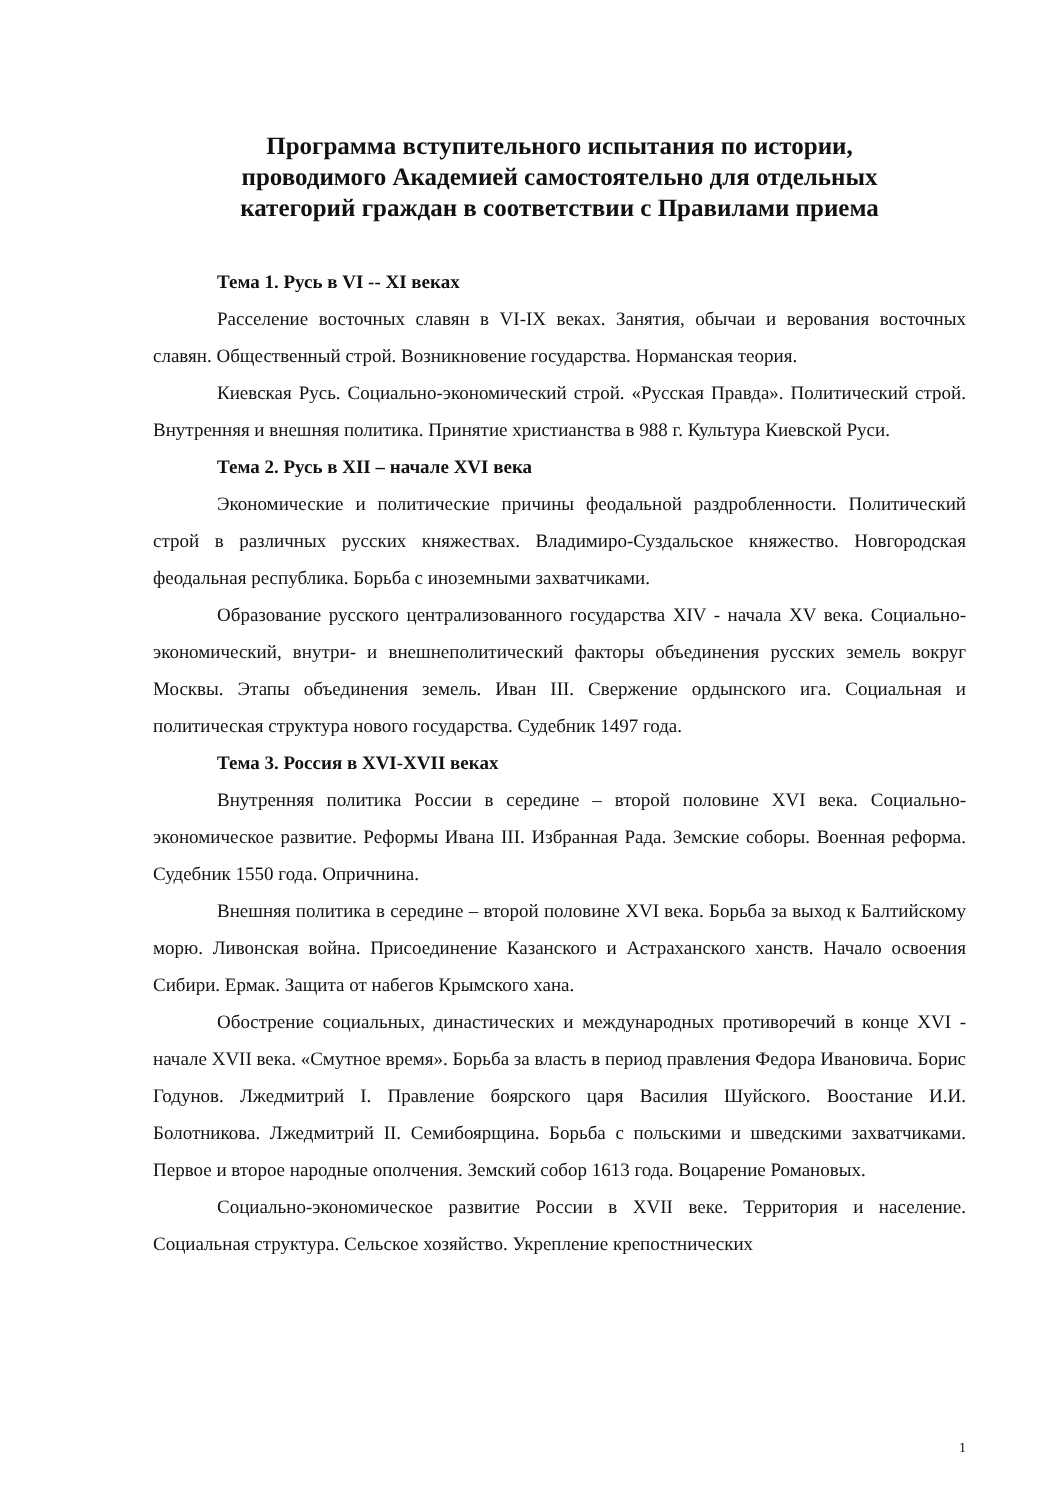Программа вступительного испытания по истории,
проводимого Академией самостоятельно для отдельных
категорий граждан в соответствии с Правилами приема
Тема 1. Русь в VI -- XI веках
Расселение восточных славян в VI-IX веках. Занятия, обычаи и верования восточных славян. Общественный строй. Возникновение государства. Норманская теория.
Киевская Русь. Социально-экономический строй. «Русская Правда». Политический строй. Внутренняя и внешняя политика. Принятие христианства в 988 г. Культура Киевской Руси.
Тема 2. Русь в XII – начале XVI века
Экономические и политические причины феодальной раздробленности. Политический строй в различных русских княжествах. Владимиро-Суздальское княжество. Новгородская феодальная республика. Борьба с иноземными захватчиками.
Образование русского централизованного государства XIV - начала XV века. Социально-экономический, внутри- и внешнеполитический факторы объединения русских земель вокруг Москвы. Этапы объединения земель. Иван III. Свержение ордынского ига. Социальная и политическая структура нового государства. Судебник 1497 года.
Тема 3. Россия в XVI-XVII веках
Внутренняя политика России в середине – второй половине XVI века. Социально-экономическое развитие. Реформы Ивана III. Избранная Рада. Земские соборы. Военная реформа. Судебник 1550 года. Опричнина.
Внешняя политика в середине – второй половине XVI века. Борьба за выход к Балтийскому морю. Ливонская война. Присоединение Казанского и Астраханского ханств. Начало освоения Сибири. Ермак. Защита от набегов Крымского хана.
Обострение социальных, династических и международных противоречий в конце XVI - начале XVII века. «Смутное время». Борьба за власть в период правления Федора Ивановича. Борис Годунов. Лжедмитрий I. Правление боярского царя Василия Шуйского. Воостание И.И. Болотникова. Лжедмитрий II. Семибоярщина. Борьба с польскими и шведскими захватчиками. Первое и второе народные ополчения. Земский собор 1613 года. Воцарение Романовых.
Социально-экономическое развитие России в XVII веке. Территория и население. Социальная структура. Сельское хозяйство. Укрепление крепостнических
1